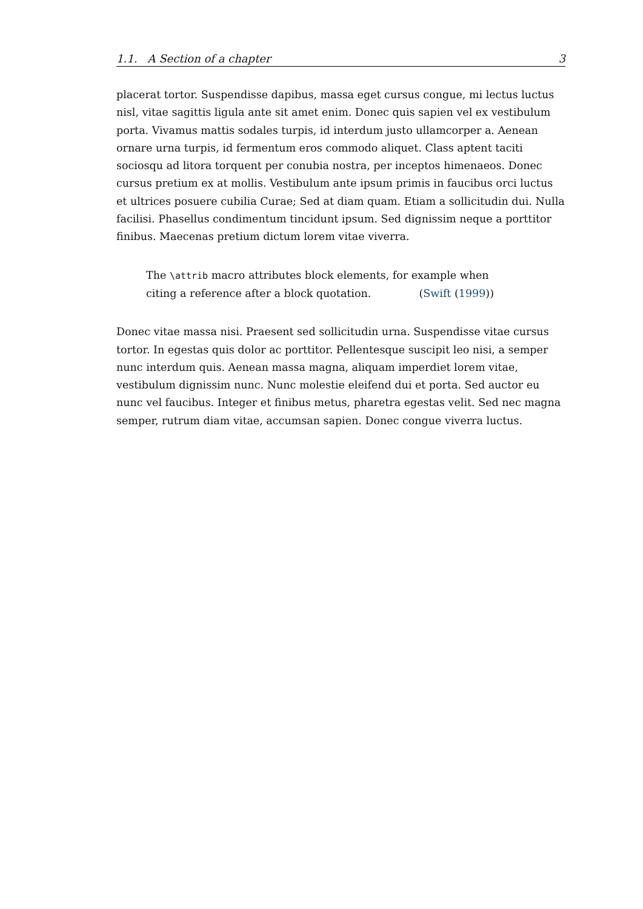1.1. A Section of a chapter 3
placerat tortor. Suspendisse dapibus, massa eget cursus congue, mi lectus luctus nisl, vitae sagittis ligula ante sit amet enim. Donec quis sapien vel ex vestibulum porta. Vivamus mattis sodales turpis, id interdum justo ullamcorper a. Aenean ornare urna turpis, id fermentum eros commodo aliquet. Class aptent taciti sociosqu ad litora torquent per conubia nostra, per inceptos himenaeos. Donec cursus pretium ex at mollis. Vestibulum ante ipsum primis in faucibus orci luctus et ultrices posuere cubilia Curae; Sed at diam quam. Etiam a sollicitudin dui. Nulla facilisi. Phasellus condimentum tincidunt ipsum. Sed dignissim neque a porttitor finibus. Maecenas pretium dictum lorem vitae viverra.
The \attrib macro attributes block elements, for example when citing a reference after a block quotation. (Swift (1999))
Donec vitae massa nisi. Praesent sed sollicitudin urna. Suspendisse vitae cursus tortor. In egestas quis dolor ac porttitor. Pellentesque suscipit leo nisi, a semper nunc interdum quis. Aenean massa magna, aliquam imperdiet lorem vitae, vestibulum dignissim nunc. Nunc molestie eleifend dui et porta. Sed auctor eu nunc vel faucibus. Integer et finibus metus, pharetra egestas velit. Sed nec magna semper, rutrum diam vitae, accumsan sapien. Donec congue viverra luctus.